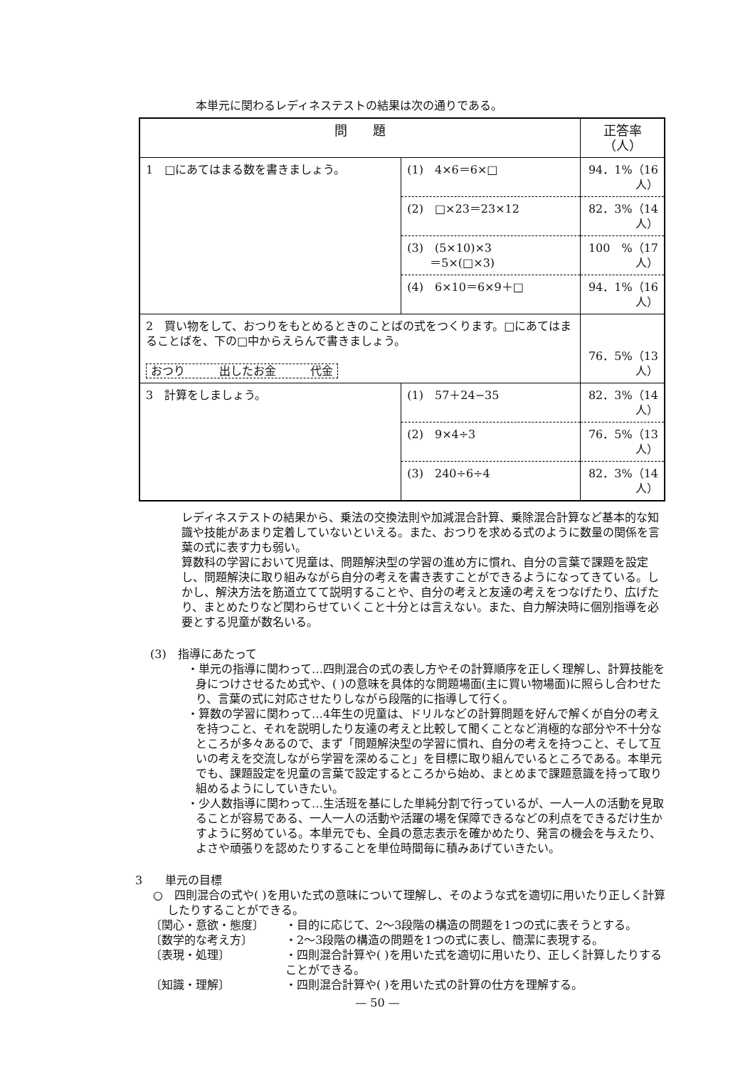本単元に関わるレディネステストの結果は次の通りである。
| 問 題 | | 正答率（人） |
| --- | --- | --- |
| 1 □にあてはまる数を書きましょう。 | (1) 4×6＝6×□ | 94．1%（16人） |
| | (2) □×23＝23×12 | 82．3%（14人） |
| | (3) (5×10)×3 ＝5×(□×3) | 100 %（17人） |
| | (4) 6×10＝6×9＋□ | 94．1%（16人） |
| 2 買い物をして、おつりをもとめるときのことばの式をつくります。□にあてはまることばを、下の□中からえらんで書きましょう。 おつり 出したお金 代金 | | 76．5%（13人） |
| 3 計算をしましょう。 | (1) 57＋24−35 | 82．3%（14人） |
| | (2) 9×4÷3 | 76．5%（13人） |
| | (3) 240÷6÷4 | 82．3%（14人） |
レディネステストの結果から、乗法の交換法則や加減混合計算、乗除混合計算など基本的な知識や技能があまり定着していないといえる。また、おつりを求める式のように数量の関係を言葉の式に表す力も弱い。
算数科の学習において児童は、問題解決型の学習の進め方に慣れ、自分の言葉で課題を設定し、問題解決に取り組みながら自分の考えを書き表すことができるようになってきている。しかし、解決方法を筋道立てて説明することや、自分の考えと友達の考えをつなげたり、広げたり、まとめたりなど関わらせていくこと十分とは言えない。また、自力解決時に個別指導を必要とする児童が数名いる。
(3)　指導にあたって
・単元の指導に関わって…四則混合の式の表し方やその計算順序を正しく理解し、計算技能を身につけさせるため式や、( )の意味を具体的な問題場面(主に買い物場面)に照らし合わせたり、言葉の式に対応させたりしながら段階的に指導して行く。
・算数の学習に関わって…4年生の児童は、ドリルなどの計算問題を好んで解くが自分の考えを持つこと、それを説明したり友達の考えと比較して聞くことなど消極的な部分や不十分なところが多々あるので、まず「問題解決型の学習に慣れ、自分の考えを持つこと、そして互いの考えを交流しながら学習を深めること」を目標に取り組んでいるところである。本単元でも、課題設定を児童の言葉で設定するところから始め、まとめまで課題意識を持って取り組めるようにしていきたい。
・少人数指導に関わって…生活班を基にした単純分割で行っているが、一人一人の活動を見取ることが容易である、一人一人の活動や活躍の場を保障できるなどの利点をできるだけ生かすように努めている。本単元でも、全員の意志表示を確かめたり、発言の機会を与えたり、よさや頑張りを認めたりすることを単位時間毎に積みあげていきたい。
3　　単元の目標
○　四則混合の式や( )を用いた式の意味について理解し、そのような式を適切に用いたり正しく計算したりすることができる。
〔関心・意欲・態度〕 ・目的に応じて、2〜3段階の構造の問題を1つの式に表そうとする。
〔数学的な考え方〕 ・2〜3段階の構造の問題を1つの式に表し、簡潔に表現する。
〔表現・処理〕 ・四則混合計算や( )を用いた式を適切に用いたり、正しく計算したりすることができる。
〔知識・理解〕 ・四則混合計算や( )を用いた式の計算の仕方を理解する。
— 50 —